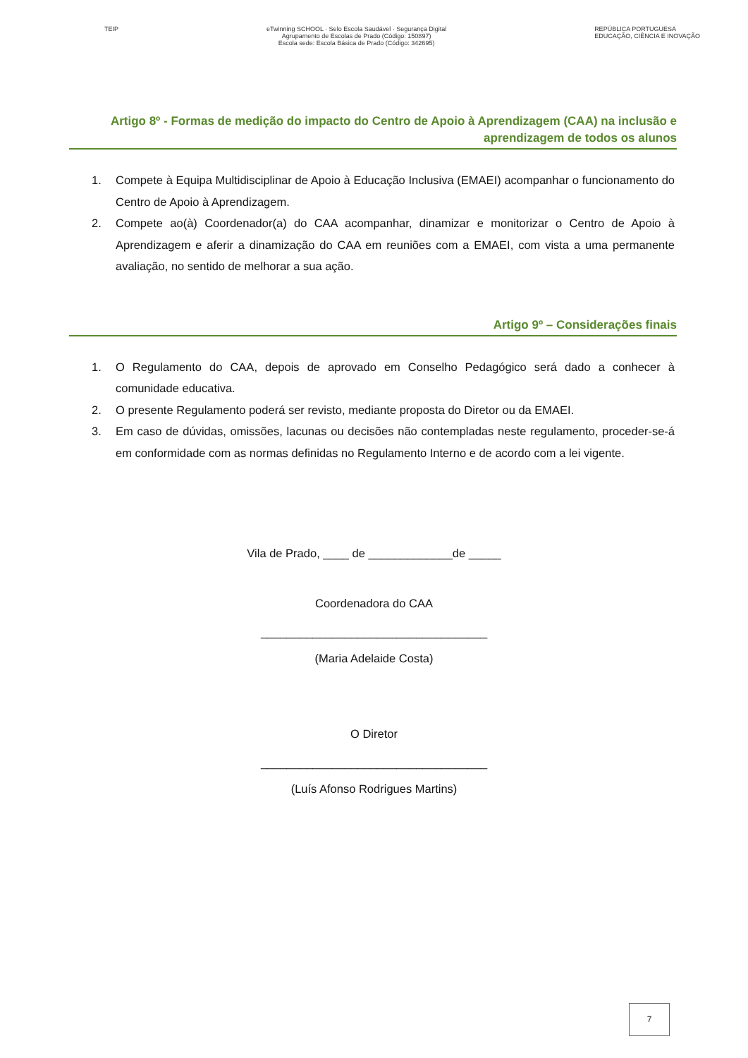TEIP eTwinning SCHOOL · Selo Escola Saudável · Segurança Digital
Agrupamento de Escolas de Prado (Código: 150897)
Escola sede: Escola Básica de Prado (Código: 342695)
REPÚBLICA PORTUGUESA
EDUCAÇÃO, CIÊNCIA E INOVAÇÃO
Artigo 8º - Formas de medição do impacto do Centro de Apoio à Aprendizagem (CAA) na inclusão e aprendizagem de todos os alunos
1. Compete à Equipa Multidisciplinar de Apoio à Educação Inclusiva (EMAEI) acompanhar o funcionamento do Centro de Apoio à Aprendizagem.
2. Compete ao(à) Coordenador(a) do CAA acompanhar, dinamizar e monitorizar o Centro de Apoio à Aprendizagem e aferir a dinamização do CAA em reuniões com a EMAEI, com vista a uma permanente avaliação, no sentido de melhorar a sua ação.
Artigo 9º – Considerações finais
1. O Regulamento do CAA, depois de aprovado em Conselho Pedagógico será dado a conhecer à comunidade educativa.
2. O presente Regulamento poderá ser revisto, mediante proposta do Diretor ou da EMAEI.
3. Em caso de dúvidas, omissões, lacunas ou decisões não contempladas neste regulamento, proceder-se-á em conformidade com as normas definidas no Regulamento Interno e de acordo com a lei vigente.
Vila de Prado, ____ de _____________de _____
Coordenadora do CAA
___________________________________
(Maria Adelaide Costa)
O Diretor
___________________________________
(Luís Afonso Rodrigues Martins)
7